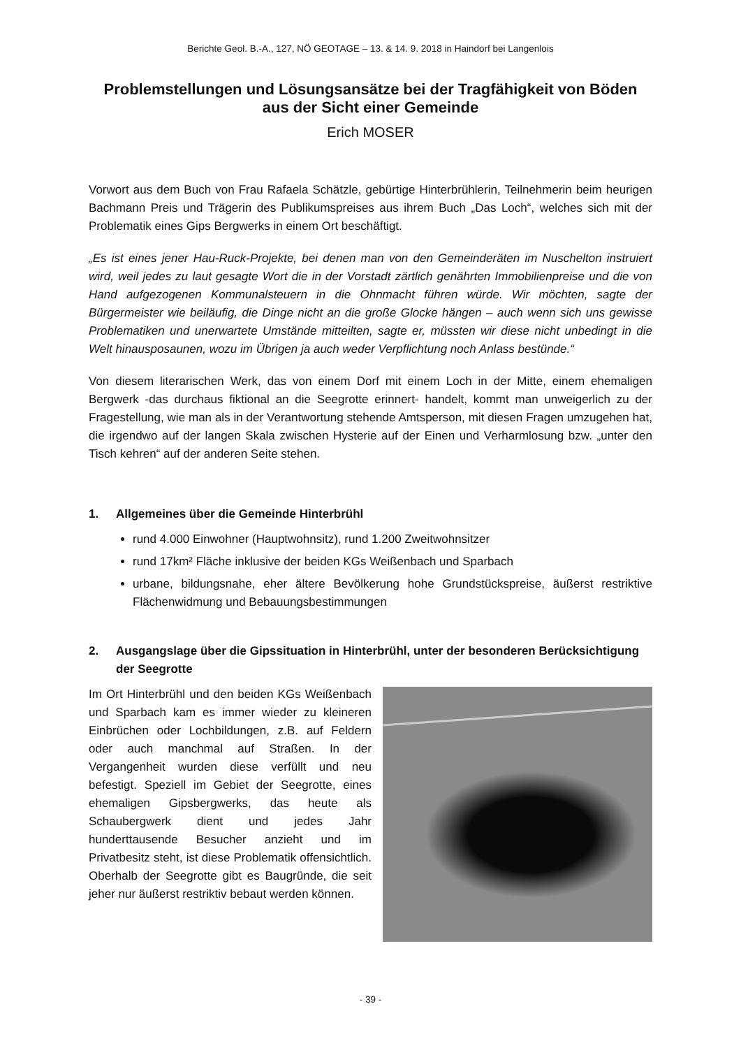Berichte Geol. B.-A., 127, NÖ GEOTAGE – 13. & 14. 9. 2018 in Haindorf bei Langenlois
Problemstellungen und Lösungsansätze bei der Tragfähigkeit von Böden aus der Sicht einer Gemeinde
Erich MOSER
Vorwort aus dem Buch von Frau Rafaela Schätzle, gebürtige Hinterbrühlerin, Teilnehmerin beim heurigen Bachmann Preis und Trägerin des Publikumspreises aus ihrem Buch „Das Loch“, welches sich mit der Problematik eines Gips Bergwerks in einem Ort beschäftigt.
„Es ist eines jener Hau-Ruck-Projekte, bei denen man von den Gemeinderäten im Nuschelton instruiert wird, weil jedes zu laut gesagte Wort die in der Vorstadt zärtlich genährten Immobilienpreise und die von Hand aufgezogenen Kommunalsteuern in die Ohnmacht führen würde. Wir möchten, sagte der Bürgermeister wie beiläufig, die Dinge nicht an die große Glocke hängen – auch wenn sich uns gewisse Problematiken und unerwartete Umstände mitteilten, sagte er, müssten wir diese nicht unbedingt in die Welt hinausposaunen, wozu im Übrigen ja auch weder Verpflichtung noch Anlass bestünde.“
Von diesem literarischen Werk, das von einem Dorf mit einem Loch in der Mitte, einem ehemaligen Bergwerk -das durchaus fiktional an die Seegrotte erinnert- handelt, kommt man unweigerlich zu der Fragestellung, wie man als in der Verantwortung stehende Amtsperson, mit diesen Fragen umzugehen hat, die irgendwo auf der langen Skala zwischen Hysterie auf der Einen und Verharmlosung bzw. „unter den Tisch kehren“ auf der anderen Seite stehen.
1. Allgemeines über die Gemeinde Hinterbrühl
rund 4.000 Einwohner (Hauptwohnsitz), rund 1.200 Zweitwohnsitzer
rund 17km² Fläche inklusive der beiden KGs Weißenbach und Sparbach
urbane, bildungsnahe, eher ältere Bevölkerung hohe Grundstückspreise, äußerst restriktive Flächenwidmung und Bebauungsbestimmungen
2. Ausgangslage über die Gipssituation in Hinterbrühl, unter der besonderen Berücksichtigung der Seegrotte
Im Ort Hinterbrühl und den beiden KGs Weißenbach und Sparbach kam es immer wieder zu kleineren Einbrüchen oder Lochbildungen, z.B. auf Feldern oder auch manchmal auf Straßen. In der Vergangenheit wurden diese verfüllt und neu befestigt. Speziell im Gebiet der Seegrotte, eines ehemaligen Gipsbergwerks, das heute als Schaubergwerk dient und jedes Jahr hunderttausende Besucher anzieht und im Privatbesitz steht, ist diese Problematik offensichtlich. Oberhalb der Seegrotte gibt es Baugründe, die seit jeher nur äußerst restriktiv bebaut werden können.
- 39 -